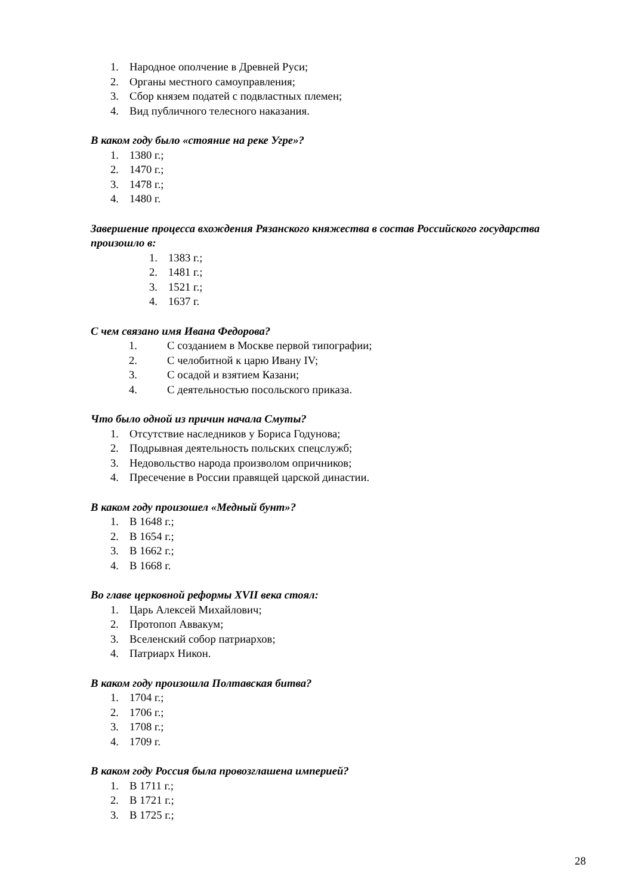1. Народное ополчение в Древней Руси;
2. Органы местного самоуправления;
3. Сбор князем податей с подвластных племен;
4. Вид публичного телесного наказания.
В каком году было «стояние на реке Угре»?
1. 1380 г.;
2. 1470 г.;
3. 1478 г.;
4. 1480 г.
Завершение процесса вхождения Рязанского княжества в состав Российского государства произошло в:
1. 1383 г.;
2. 1481 г.;
3. 1521 г.;
4. 1637 г.
С чем связано имя Ивана Федорова?
1. С созданием в Москве первой типографии;
2. С челобитной к царю Ивану IV;
3. С осадой и взятием Казани;
4. С деятельностью посольского приказа.
Что было одной из причин начала Смуты?
1. Отсутствие наследников у Бориса Годунова;
2. Подрывная деятельность польских спецслужб;
3. Недовольство народа произволом опричников;
4. Пресечение в России правящей царской династии.
В каком году произошел «Медный бунт»?
1. В 1648 г.;
2. В 1654 г.;
3. В 1662 г.;
4. В 1668 г.
Во главе церковной реформы XVII века стоял:
1. Царь Алексей Михайлович;
2. Протопоп Аввакум;
3. Вселенский собор патриархов;
4. Патриарх Никон.
В каком году произошла Полтавская битва?
1. 1704 г.;
2. 1706 г.;
3. 1708 г.;
4. 1709 г.
В каком году Россия была провозглашена империей?
1. В 1711 г.;
2. В 1721 г.;
3. В 1725 г.;
28